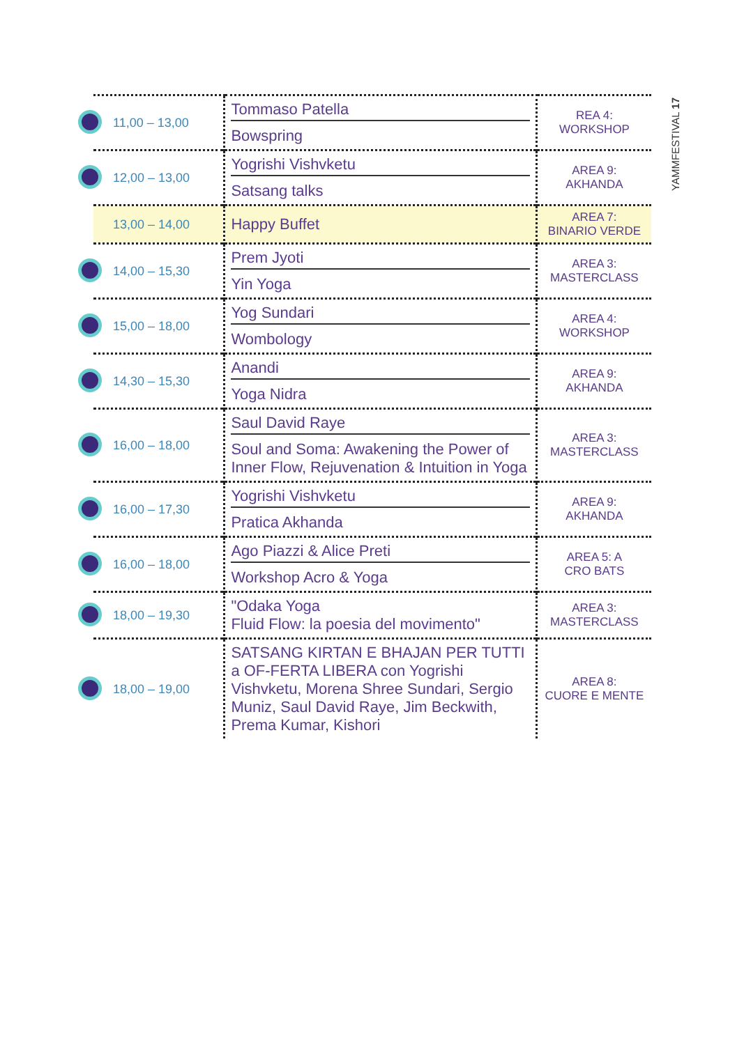| 11,00 – 13,00 | Tommaso Patella Bowspring | REA 4: WORKSHOP |
| 12,00 – 13,00 | Yogrishi Vishvketu Satsang talks | AREA 9: AKHANDA |
| 13,00 – 14,00 | Happy Buffet | AREA 7: BINARIO VERDE |
| 14,00 – 15,30 | Prem Jyoti Yin Yoga | AREA 3: MASTERCLASS |
| 15,00 – 18,00 | Yog Sundari Wombology | AREA 4: WORKSHOP |
| 14,30 – 15,30 | Anandi Yoga Nidra | AREA 9: AKHANDA |
| 16,00 – 18,00 | Saul David Raye Soul and Soma: Awakening the Power of Inner Flow, Rejuvenation & Intuition in Yoga | AREA 3: MASTERCLASS |
| 16,00 – 17,30 | Yogrishi Vishvketu Pratica Akhanda | AREA 9: AKHANDA |
| 16,00 – 18,00 | Ago Piazzi & Alice Preti Workshop Acro & Yoga | AREA 5: A CRO BATS |
| 18,00 – 19,30 | "Odaka Yoga Fluid Flow: la poesia del movimento" | AREA 3: MASTERCLASS |
| 18,00 – 19,00 | SATSANG KIRTAN E BHAJAN PER TUTTI a OF-FERTA LIBERA con Yogrishi Vishvketu, Morena Shree Sundari, Sergio Muniz, Saul David Raye, Jim Beckwith, Prema Kumar, Kishori | AREA 8: CUORE E MENTE |
YAMMFESTIVAL 17